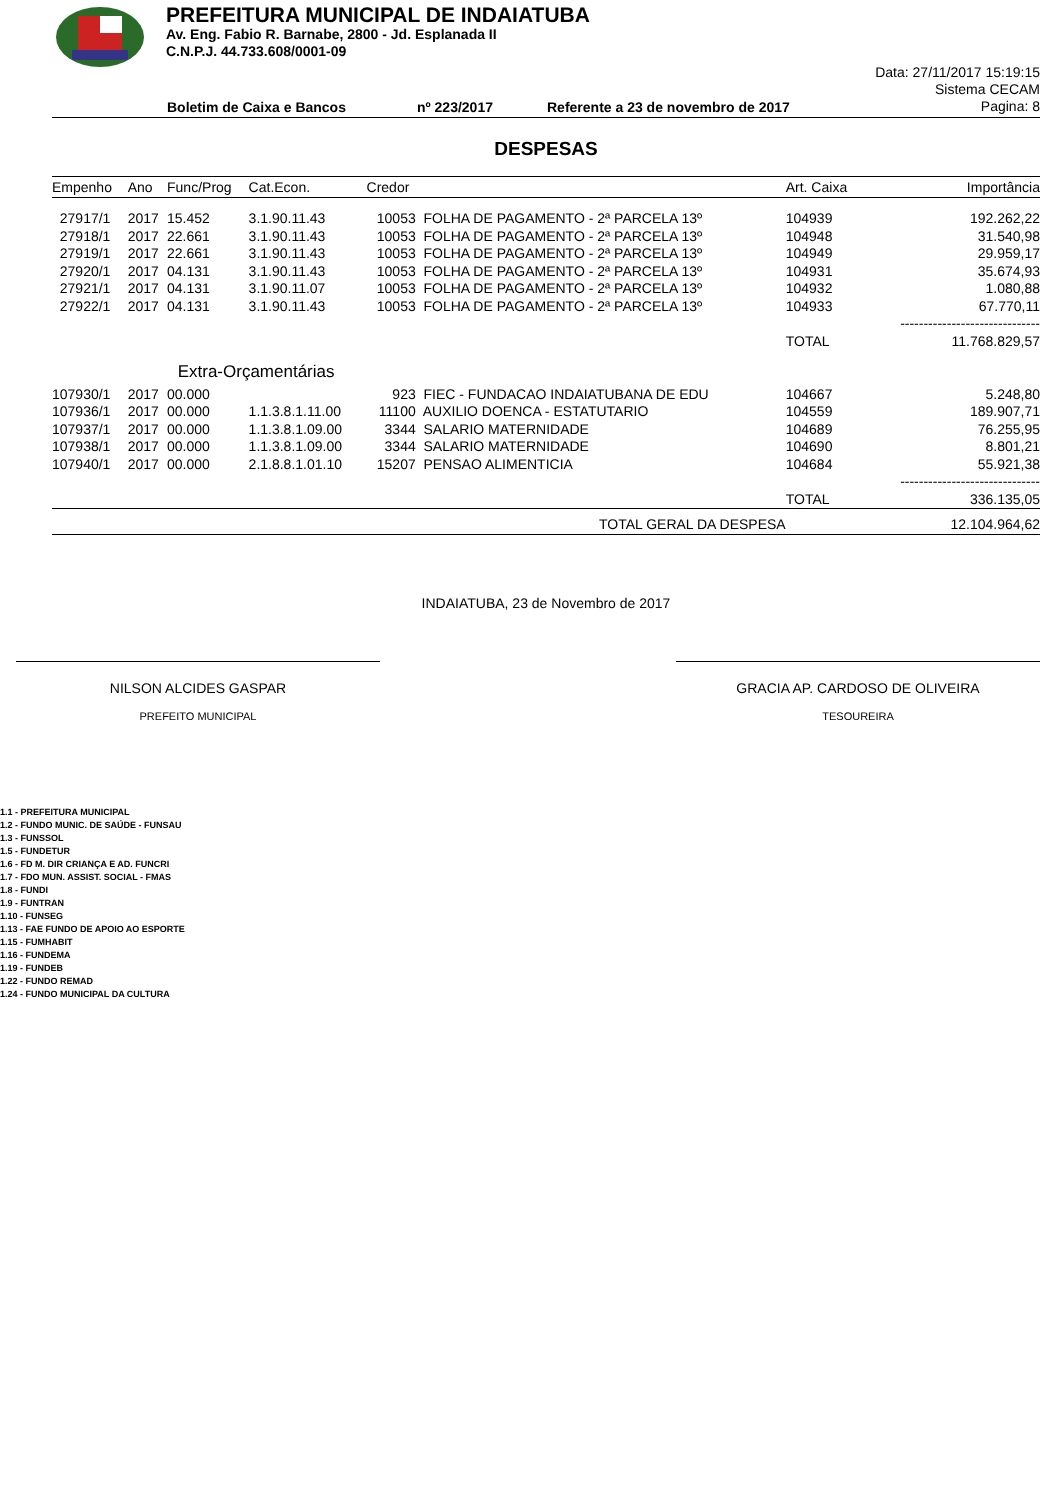PREFEITURA MUNICIPAL DE INDAIATUBA
Av. Eng. Fabio R. Barnabe, 2800 - Jd. Esplanada II
C.N.P.J. 44.733.608/0001-09
Boletim de Caixa e Bancos nº 223/2017 Referente a 23 de novembro de 2017
Data: 27/11/2017 15:19:15
Sistema CECAM
Pagina: 8
DESPESAS
| Empenho | Ano | Func/Prog | Cat.Econ. | Credor | | Art. Caixa | Importância |
| --- | --- | --- | --- | --- | --- | --- | --- |
| 27917/1 | 2017 | 15.452 | 3.1.90.11.43 | 10053 | FOLHA DE PAGAMENTO - 2ª PARCELA 13º | 104939 | 192.262,22 |
| 27918/1 | 2017 | 22.661 | 3.1.90.11.43 | 10053 | FOLHA DE PAGAMENTO - 2ª PARCELA 13º | 104948 | 31.540,98 |
| 27919/1 | 2017 | 22.661 | 3.1.90.11.43 | 10053 | FOLHA DE PAGAMENTO - 2ª PARCELA 13º | 104949 | 29.959,17 |
| 27920/1 | 2017 | 04.131 | 3.1.90.11.43 | 10053 | FOLHA DE PAGAMENTO - 2ª PARCELA 13º | 104931 | 35.674,93 |
| 27921/1 | 2017 | 04.131 | 3.1.90.11.07 | 10053 | FOLHA DE PAGAMENTO - 2ª PARCELA 13º | 104932 | 1.080,88 |
| 27922/1 | 2017 | 04.131 | 3.1.90.11.43 | 10053 | FOLHA DE PAGAMENTO - 2ª PARCELA 13º | 104933 | 67.770,11 |
| | | | | | | | ------------------------------ |
| | | | | | | TOTAL | 11.768.829,57 |
| | Extra-Orçamentárias | | | | | | |
| 107930/1 | 2017 | 00.000 | | 923 | FIEC - FUNDACAO INDAIATUBANA DE EDU | 104667 | 5.248,80 |
| 107936/1 | 2017 | 00.000 | 1.1.3.8.1.11.00 | 11100 | AUXILIO DOENCA - ESTATUTARIO | 104559 | 189.907,71 |
| 107937/1 | 2017 | 00.000 | 1.1.3.8.1.09.00 | 3344 | SALARIO MATERNIDADE | 104689 | 76.255,95 |
| 107938/1 | 2017 | 00.000 | 1.1.3.8.1.09.00 | 3344 | SALARIO MATERNIDADE | 104690 | 8.801,21 |
| 107940/1 | 2017 | 00.000 | 2.1.8.8.1.01.10 | 15207 | PENSAO ALIMENTICIA | 104684 | 55.921,38 |
| | | | | | | | ------------------------------ |
| | | | | | | TOTAL | 336.135,05 |
| TOTAL GERAL DA DESPESA | | | | | | | 12.104.964,62 |
INDAIATUBA, 23 de Novembro de 2017
NILSON ALCIDES GASPAR
PREFEITO MUNICIPAL
GRACIA AP. CARDOSO DE OLIVEIRA
TESOUREIRA
1.1 - PREFEITURA MUNICIPAL
1.2 - FUNDO MUNIC. DE SAÚDE - FUNSAU
1.3 - FUNSSOL
1.5 - FUNDETUR
1.6 - FD M. DIR CRIANÇA E AD. FUNCRI
1.7 - FDO MUN. ASSIST. SOCIAL - FMAS
1.8 - FUNDI
1.9 - FUNTRAN
1.10 - FUNSEG
1.13 - FAE FUNDO DE APOIO AO ESPORTE
1.15 - FUMHABIT
1.16 - FUNDEMA
1.19 - FUNDEB
1.22 - FUNDO REMAD
1.24 - FUNDO MUNICIPAL DA CULTURA